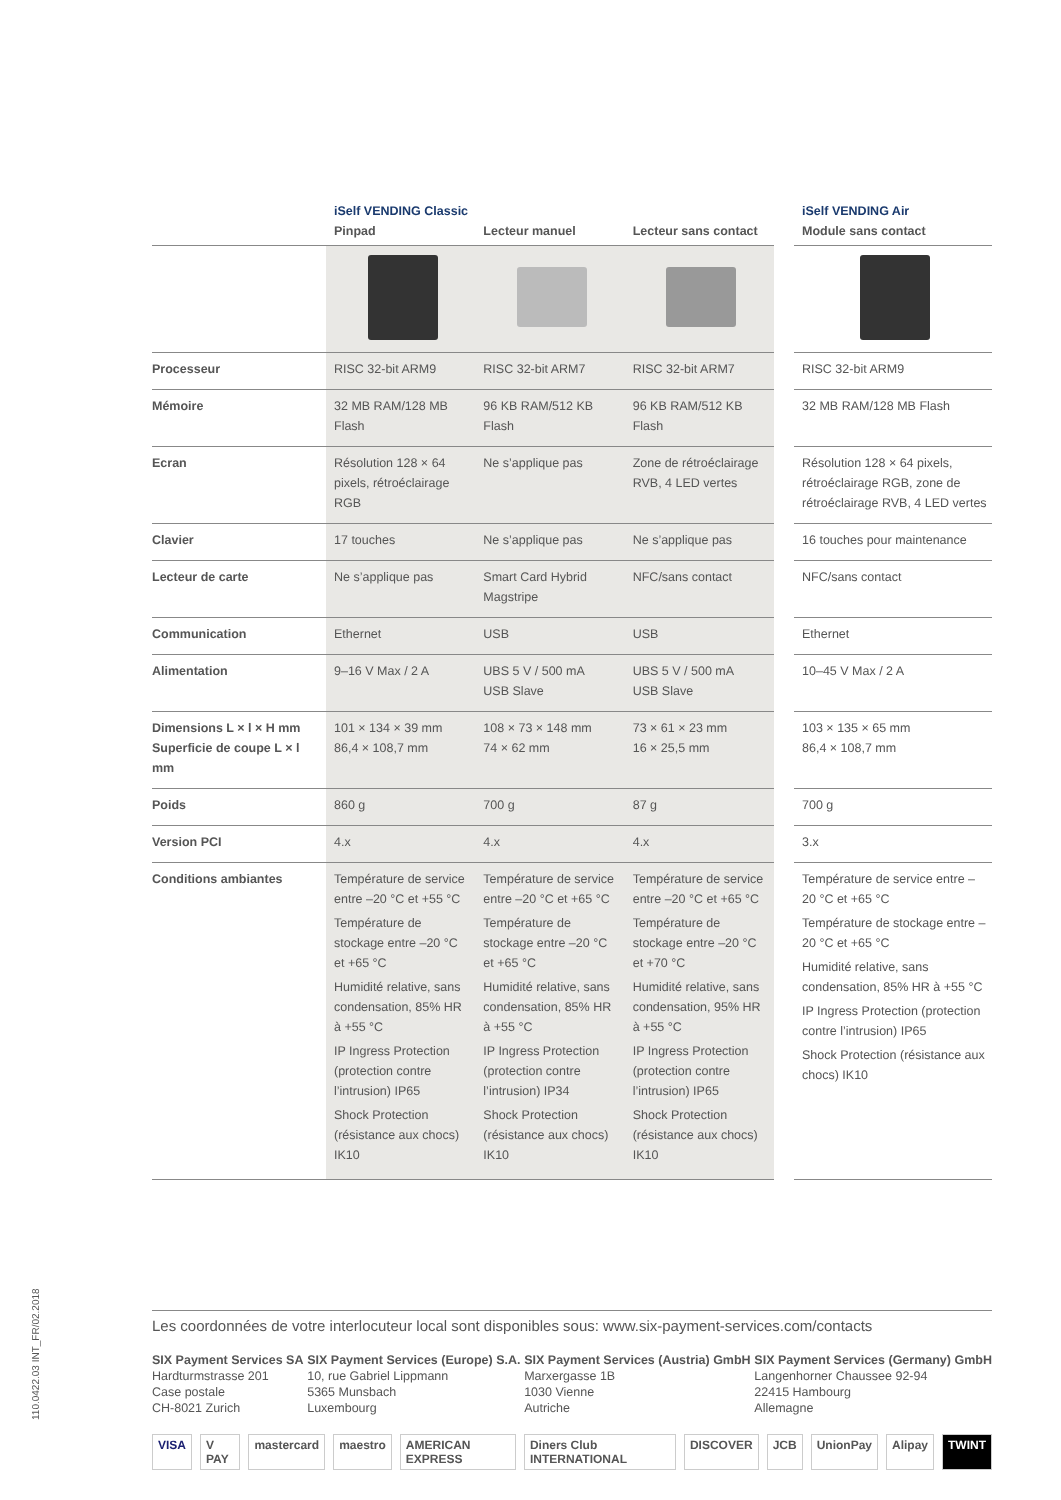| | iSelf VENDING Classic Pinpad | Lecteur manuel | Lecteur sans contact | | iSelf VENDING Air Module sans contact |
| --- | --- | --- | --- | --- | --- |
| Processeur | RISC 32-bit ARM9 | RISC 32-bit ARM7 | RISC 32-bit ARM7 | | RISC 32-bit ARM9 |
| Mémoire | 32 MB RAM/128 MB Flash | 96 KB RAM/512 KB Flash | 96 KB RAM/512 KB Flash | | 32 MB RAM/128 MB Flash |
| Ecran | Résolution 128 × 64 pixels, rétroéclairage RGB | Ne s’applique pas | Zone de rétroéclairage RVB, 4 LED vertes | | Résolution 128 × 64 pixels, rétroéclairage RGB, zone de rétroéclairage RVB, 4 LED vertes |
| Clavier | 17 touches | Ne s’applique pas | Ne s’applique pas | | 16 touches pour maintenance |
| Lecteur de carte | Ne s’applique pas | Smart Card Hybrid Magstripe | NFC/sans contact | | NFC/sans contact |
| Communication | Ethernet | USB | USB | | Ethernet |
| Alimentation | 9–16 V Max / 2 A | UBS 5 V / 500 mA USB Slave | UBS 5 V / 500 mA USB Slave | | 10–45 V Max / 2 A |
| Dimensions L × l × H mm Superficie de coupe L × l mm | 101 × 134 × 39 mm 86,4 × 108,7 mm | 108 × 73 × 148 mm 74 × 62 mm | 73 × 61 × 23 mm 16 × 25,5 mm | | 103 × 135 × 65 mm 86,4 × 108,7 mm |
| Poids | 860 g | 700 g | 87 g | | 700 g |
| Version PCI | 4.x | 4.x | 4.x | | 3.x |
| Conditions ambiantes | Température de service entre –20 °C et +55 °C Température de stockage entre –20 °C et +65 °C Humidité relative, sans condensation, 85% HR à +55 °C IP Ingress Protection (protection contre l’intrusion) IP65 Shock Protection (résistance aux chocs) IK10 | Température de service entre –20 °C et +65 °C Température de stockage entre –20 °C et +65 °C Humidité relative, sans condensation, 85% HR à +55 °C IP Ingress Protection (protection contre l’intrusion) IP34 Shock Protection (résistance aux chocs) IK10 | Température de service entre –20 °C et +65 °C Température de stockage entre –20 °C et +70 °C Humidité relative, sans condensation, 95% HR à +55 °C IP Ingress Protection (protection contre l’intrusion) IP65 Shock Protection (résistance aux chocs) IK10 | | Température de service entre –20 °C et +65 °C Température de stockage entre –20 °C et +65 °C Humidité relative, sans condensation, 85% HR à +55 °C IP Ingress Protection (protection contre l’intrusion) IP65 Shock Protection (résistance aux chocs) IK10 |
110.0422.03 INT_FR/02.2018
Les coordonnées de votre interlocuteur local sont disponibles sous: www.six-payment-services.com/contacts
SIX Payment Services SA
Hardturmstrasse 201
Case postale
CH-8021 Zurich
SIX Payment Services (Europe) S.A.
10, rue Gabriel Lippmann
5365 Munsbach
Luxembourg
SIX Payment Services (Austria) GmbH
Marxergasse 1B
1030 Vienne
Autriche
SIX Payment Services (Germany) GmbH
Langenhorner Chaussee 92-94
22415 Hambourg
Allemagne
VISA V PAY mastercard maestro AMERICAN EXPRESS Diners Club INTERNATIONAL DISCOVER JCB UnionPay Alipay TWINT